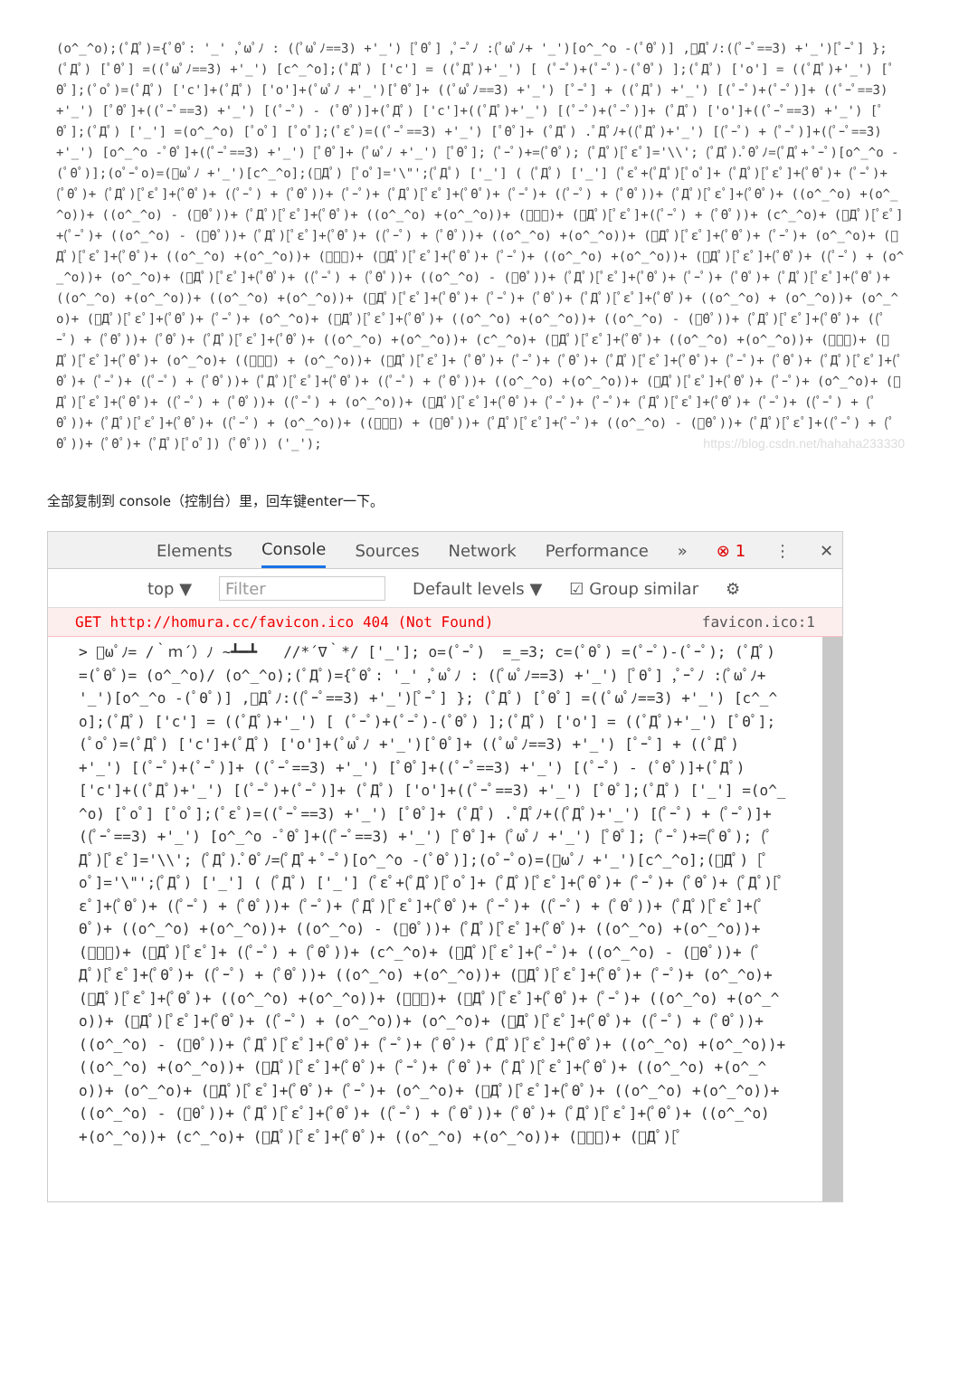(o^_^o);(ﾟДﾟ)={ﾟΘﾟ: '_' ,ﾟωﾟﾉ : ((ﾟωﾟﾉ==3) +'_') [ﾟΘﾟ] ,ﾟｰﾟﾉ :(ﾟωﾟﾉ+ '_')[o^_^o -(ﾟΘﾟ)] ,ﾟДﾟﾉ:((ﾟｰﾟ==3) +'_')[ﾟｰﾟ] }; (ﾟДﾟ) [ﾟΘﾟ] =((ﾟωﾟﾉ==3) +'_') [c^_^o];(ﾟДﾟ) ['c'] = ((ﾟДﾟ)+'_') [ (ﾟｰﾟ)+(ﾟｰﾟ)-(ﾟΘﾟ) ];(ﾟДﾟ) ['o'] = ((ﾟДﾟ)+'_') [ﾟΘﾟ];(ﾟoﾟ)=(ﾟДﾟ) ['c']+(ﾟДﾟ) ['o']+(ﾟωﾟﾉ +'_')[ﾟΘﾟ]+ ((ﾟωﾟﾉ==3) +'_') [ﾟｰﾟ] + ((ﾟДﾟ) +'_') [(ﾟｰﾟ)+(ﾟｰﾟ)]+ ((ﾟｰﾟ==3) +'_') [ﾟΘﾟ]+((ﾟｰﾟ==3) +'_') [(ﾟｰﾟ) - (ﾟΘﾟ)]+(ﾟДﾟ) ['c']+((ﾟДﾟ)+'_') [(ﾟｰﾟ)+(ﾟｰﾟ)]+ (ﾟДﾟ) ['o']+((ﾟｰﾟ==3) +'_') [ﾟΘﾟ];(ﾟДﾟ) ['_'] =(o^_^o) [ﾟoﾟ] [ﾟoﾟ];(ﾟεﾟ)=((ﾟｰﾟ==3) +'_') [ﾟΘﾟ]+ (ﾟДﾟ) .ﾟДﾟﾉ+((ﾟДﾟ)+'_') [(ﾟｰﾟ) + (ﾟｰﾟ)]+((ﾟｰﾟ==3) +'_') [o^_^o -ﾟΘﾟ]+((ﾟｰﾟ==3) +'_') [ﾟΘﾟ]+ (ﾟωﾟﾉ +'_') [ﾟΘﾟ]; (ﾟｰﾟ)+=(ﾟΘﾟ); (ﾟДﾟ)[ﾟεﾟ]='\\'; (ﾟДﾟ).ﾟΘﾟﾉ=(ﾟДﾟ+ ﾟｰﾟ)[o^_^o -(ﾟΘﾟ)];(oﾟｰﾟo)=(ﾟωﾟﾉ +'_')[c^_^o];(ﾟДﾟ) [ﾟoﾟ]='\"';(ﾟДﾟ) ['_'] ( (ﾟДﾟ) ['_'] (ﾟεﾟ+(ﾟДﾟ)[ﾟoﾟ]+ (ﾟДﾟ)[ﾟεﾟ]+(ﾟΘﾟ)+ (ﾟｰﾟ)+ (ﾟΘﾟ)+ (ﾟДﾟ)[ﾟεﾟ]+(ﾟΘﾟ)+ ((ﾟｰﾟ) + (ﾟΘﾟ))+ (ﾟｰﾟ)+ (ﾟДﾟ)[ﾟεﾟ]+(ﾟΘﾟ)+ (ﾟｰﾟ)+ ((ﾟｰﾟ) + (ﾟΘﾟ))+ (ﾟДﾟ)[ﾟεﾟ]+(ﾟΘﾟ)+ ((o^_^o) +(o^_^o))+ ((o^_^o) - (ﾟΘﾟ))+ (ﾟДﾟ)[ﾟεﾟ]+(ﾟΘﾟ)+ ((o^_^o) +(o^_^o))+ (ﾟｰﾟ)+ (ﾟДﾟ)[ﾟεﾟ]+((ﾟｰﾟ) + (ﾟΘﾟ))+ (c^_^o)+ (ﾟДﾟ)[ﾟεﾟ]+(ﾟｰﾟ)+ ((o^_^o) - (ﾟΘﾟ))+ (ﾟДﾟ)[ﾟεﾟ]+(ﾟΘﾟ)+ ((ﾟｰﾟ) + (ﾟΘﾟ))+ ((o^_^o) +(o^_^o))+ (ﾟДﾟ)[ﾟεﾟ]+(ﾟΘﾟ)+ (ﾟｰﾟ)+ (o^_^o)+ (ﾟДﾟ)[ﾟεﾟ]+(ﾟΘﾟ)+ ((o^_^o) +(o^_^o))+ (ﾟｰﾟ)+ (ﾟДﾟ)[ﾟεﾟ]+(ﾟΘﾟ)+ (ﾟｰﾟ)+ ((o^_^o) +(o^_^o))+ (ﾟДﾟ)[ﾟεﾟ]+(ﾟΘﾟ)+ ((ﾟｰﾟ) + (o^_^o))+ (o^_^o)+ (ﾟДﾟ)[ﾟεﾟ]+(ﾟΘﾟ)+ ((ﾟｰﾟ) + (ﾟΘﾟ))+ ((o^_^o) - (ﾟΘﾟ))+ (ﾟДﾟ)[ﾟεﾟ]+(ﾟΘﾟ)+ (ﾟｰﾟ)+ (ﾟΘﾟ)+ (ﾟДﾟ)[ﾟεﾟ]+(ﾟΘﾟ)+ ((o^_^o) +(o^_^o))+ ((o^_^o) +(o^_^o))+ (ﾟДﾟ)[ﾟεﾟ]+(ﾟΘﾟ)+ (ﾟｰﾟ)+ (ﾟΘﾟ)+ (ﾟДﾟ)[ﾟεﾟ]+(ﾟΘﾟ)+ ((o^_^o) + (o^_^o))+ (o^_^o)+ (ﾟДﾟ)[ﾟεﾟ]+(ﾟΘﾟ)+ (ﾟｰﾟ)+ (o^_^o)+ (ﾟДﾟ)[ﾟεﾟ]+(ﾟΘﾟ)+ ((o^_^o) +(o^_^o))+ ((o^_^o) - (ﾟΘﾟ))+ (ﾟДﾟ)[ﾟεﾟ]+(ﾟΘﾟ)+ ((ﾟｰﾟ) + (ﾟΘﾟ))+ (ﾟΘﾟ)+ (ﾟДﾟ)[ﾟεﾟ]+(ﾟΘﾟ)+ ((o^_^o) +(o^_^o))+ (c^_^o)+ (ﾟДﾟ)[ﾟεﾟ]+(ﾟΘﾟ)+ ((o^_^o) +(o^_^o))+ (ﾟｰﾟ)+ (ﾟДﾟ)[ﾟεﾟ]+(ﾟΘﾟ)+ (o^_^o)+ ((ﾟｰﾟ) + (o^_^o))+ (ﾟДﾟ)[ﾟεﾟ]+ (ﾟΘﾟ)+ (ﾟｰﾟ)+ (ﾟΘﾟ)+ (ﾟДﾟ)[ﾟεﾟ]+(ﾟΘﾟ)+ (ﾟｰﾟ)+ (ﾟΘﾟ)+ (ﾟДﾟ)[ﾟεﾟ]+(ﾟΘﾟ)+ (ﾟｰﾟ)+ ((ﾟｰﾟ) + (ﾟΘﾟ))+ (ﾟДﾟ)[ﾟεﾟ]+(ﾟΘﾟ)+ ((ﾟｰﾟ) + (ﾟΘﾟ))+ ((o^_^o) +(o^_^o))+ (ﾟДﾟ)[ﾟεﾟ]+(ﾟΘﾟ)+ (ﾟｰﾟ)+ (o^_^o)+ (ﾟДﾟ)[ﾟεﾟ]+(ﾟΘﾟ)+ ((ﾟｰﾟ) + (ﾟΘﾟ))+ ((ﾟｰﾟ) + (o^_^o))+ (ﾟДﾟ)[ﾟεﾟ]+(ﾟΘﾟ)+ (ﾟｰﾟ)+ (ﾟｰﾟ)+ (ﾟДﾟ)[ﾟεﾟ]+(ﾟΘﾟ)+ (ﾟｰﾟ)+ ((ﾟｰﾟ) + (ﾟΘﾟ))+ (ﾟДﾟ)[ﾟεﾟ]+(ﾟΘﾟ)+ ((ﾟｰﾟ) + (o^_^o))+ ((ﾟｰﾟ) + (ﾟΘﾟ))+ (ﾟДﾟ)[ﾟεﾟ]+(ﾟｰﾟ)+ ((o^_^o) - (ﾟΘﾟ))+ (ﾟДﾟ)[ﾟεﾟ]+((ﾟｰﾟ) + (ﾟΘﾟ))+ (ﾟΘﾟ)+ (ﾟДﾟ)[ﾟoﾟ]) (ﾟΘﾟ)) ('_'); https://blog.csdn.net/hahaha233330
全部复制到 console（控制台）里，回车键enter一下。
Elements Console Sources Network Performance » ⊗ 1 ⋮ ✕
top ▼ Filter Default levels ▼ ☑ Group similar ⚙
GET http://homura.cc/favicon.ico 404 (Not Found) favicon.ico:1
> ﾟωﾟﾉ= /｀ｍ´）ﾉ ~┻━┻ //*´∇｀*/ ['_']; o=(ﾟｰﾟ) =_=3; c=(ﾟΘﾟ) =(ﾟｰﾟ)-(ﾟｰﾟ); (ﾟДﾟ) =(ﾟΘﾟ)= (o^_^o)/ (o^_^o);(ﾟДﾟ)={ﾟΘﾟ: '_' ,ﾟωﾟﾉ : ((ﾟωﾟﾉ==3) +'_') [ﾟΘﾟ] ,ﾟｰﾟﾉ :(ﾟωﾟﾉ+ '_')[o^_^o -(ﾟΘﾟ)] ,ﾟДﾟﾉ:((ﾟｰﾟ==3) +'_')[ﾟｰﾟ] }; (ﾟДﾟ) [ﾟΘﾟ] =((ﾟωﾟﾉ==3) +'_') [c^_^o];(ﾟДﾟ) ['c'] = ((ﾟДﾟ)+'_') [ (ﾟｰﾟ)+(ﾟｰﾟ)-(ﾟΘﾟ) ];(ﾟДﾟ) ['o'] = ((ﾟДﾟ)+'_') [ﾟΘﾟ];(ﾟoﾟ)=(ﾟДﾟ) ['c']+(ﾟДﾟ) ['o']+(ﾟωﾟﾉ +'_')[ﾟΘﾟ]+ ((ﾟωﾟﾉ==3) +'_') [ﾟｰﾟ] + ((ﾟДﾟ) +'_') [(ﾟｰﾟ)+(ﾟｰﾟ)]+ ((ﾟｰﾟ==3) +'_') [ﾟΘﾟ]+((ﾟｰﾟ==3) +'_') [(ﾟｰﾟ) - (ﾟΘﾟ)]+(ﾟДﾟ) ['c']+((ﾟДﾟ)+'_') [(ﾟｰﾟ)+(ﾟｰﾟ)]+ (ﾟДﾟ) ['o']+((ﾟｰﾟ==3) +'_') [ﾟΘﾟ];(ﾟДﾟ) ['_'] =(o^_^o) [ﾟoﾟ] [ﾟoﾟ];(ﾟεﾟ)=((ﾟｰﾟ==3) +'_') [ﾟΘﾟ]+ (ﾟДﾟ) .ﾟДﾟﾉ+((ﾟДﾟ)+'_') [(ﾟｰﾟ) + (ﾟｰﾟ)]+((ﾟｰﾟ==3) +'_') [o^_^o -ﾟΘﾟ]+((ﾟｰﾟ==3) +'_') [ﾟΘﾟ]+ (ﾟωﾟﾉ +'_') [ﾟΘﾟ]; (ﾟｰﾟ)+=(ﾟΘﾟ); (ﾟДﾟ)[ﾟεﾟ]='\\'; (ﾟДﾟ).ﾟΘﾟﾉ=(ﾟДﾟ+ ﾟｰﾟ)[o^_^o -(ﾟΘﾟ)];(oﾟｰﾟo)=(ﾟωﾟﾉ +'_')[c^_^o];(ﾟДﾟ) [ﾟoﾟ]='\"';(ﾟДﾟ) ['_'] ( (ﾟДﾟ) ['_'] (ﾟεﾟ+(ﾟДﾟ)[ﾟoﾟ]+ (ﾟДﾟ)[ﾟεﾟ]+(ﾟΘﾟ)+ (ﾟｰﾟ)+ (ﾟΘﾟ)+ (ﾟДﾟ)[ﾟεﾟ]+(ﾟΘﾟ)+ ((ﾟｰﾟ) + (ﾟΘﾟ))+ (ﾟｰﾟ)+ (ﾟДﾟ)[ﾟεﾟ]+(ﾟΘﾟ)+ (ﾟｰﾟ)+ ((ﾟｰﾟ) + (ﾟΘﾟ))+ (ﾟДﾟ)[ﾟεﾟ]+(ﾟΘﾟ)+ ((o^_^o) +(o^_^o))+ ((o^_^o) - (ﾟΘﾟ))+ (ﾟДﾟ)[ﾟεﾟ]+(ﾟΘﾟ)+ ((o^_^o) +(o^_^o))+ (ﾟｰﾟ)+ (ﾟДﾟ)[ﾟεﾟ]+ ((ﾟｰﾟ) + (ﾟΘﾟ))+ (c^_^o)+ (ﾟДﾟ)[ﾟεﾟ]+(ﾟｰﾟ)+ ((o^_^o) - (ﾟΘﾟ))+ (ﾟДﾟ)[ﾟεﾟ]+(ﾟΘﾟ)+ ((ﾟｰﾟ) + (ﾟΘﾟ))+ ((o^_^o) +(o^_^o))+ (ﾟДﾟ)[ﾟεﾟ]+(ﾟΘﾟ)+ (ﾟｰﾟ)+ (o^_^o)+ (ﾟДﾟ)[ﾟεﾟ]+(ﾟΘﾟ)+ ((o^_^o) +(o^_^o))+ (ﾟｰﾟ)+ (ﾟДﾟ)[ﾟεﾟ]+(ﾟΘﾟ)+ (ﾟｰﾟ)+ ((o^_^o) +(o^_^o))+ (ﾟДﾟ)[ﾟεﾟ]+(ﾟΘﾟ)+ ((ﾟｰﾟ) + (o^_^o))+ (o^_^o)+ (ﾟДﾟ)[ﾟεﾟ]+(ﾟΘﾟ)+ ((ﾟｰﾟ) + (ﾟΘﾟ))+ ((o^_^o) - (ﾟΘﾟ))+ (ﾟДﾟ)[ﾟεﾟ]+(ﾟΘﾟ)+ (ﾟｰﾟ)+ (ﾟΘﾟ)+ (ﾟДﾟ)[ﾟεﾟ]+(ﾟΘﾟ)+ ((o^_^o) +(o^_^o))+ ((o^_^o) +(o^_^o))+ (ﾟДﾟ)[ﾟεﾟ]+(ﾟΘﾟ)+ (ﾟｰﾟ)+ (ﾟΘﾟ)+ (ﾟДﾟ)[ﾟεﾟ]+(ﾟΘﾟ)+ ((o^_^o) +(o^_^o))+ (o^_^o)+ (ﾟДﾟ)[ﾟεﾟ]+(ﾟΘﾟ)+ (ﾟｰﾟ)+ (o^_^o)+ (ﾟДﾟ)[ﾟεﾟ]+(ﾟΘﾟ)+ ((o^_^o) +(o^_^o))+ ((o^_^o) - (ﾟΘﾟ))+ (ﾟДﾟ)[ﾟεﾟ]+(ﾟΘﾟ)+ ((ﾟｰﾟ) + (ﾟΘﾟ))+ (ﾟΘﾟ)+ (ﾟДﾟ)[ﾟεﾟ]+(ﾟΘﾟ)+ ((o^_^o) +(o^_^o))+ (c^_^o)+ (ﾟДﾟ)[ﾟεﾟ]+(ﾟΘﾟ)+ ((o^_^o) +(o^_^o))+ (ﾟｰﾟ)+ (ﾟДﾟ)[ﾟ